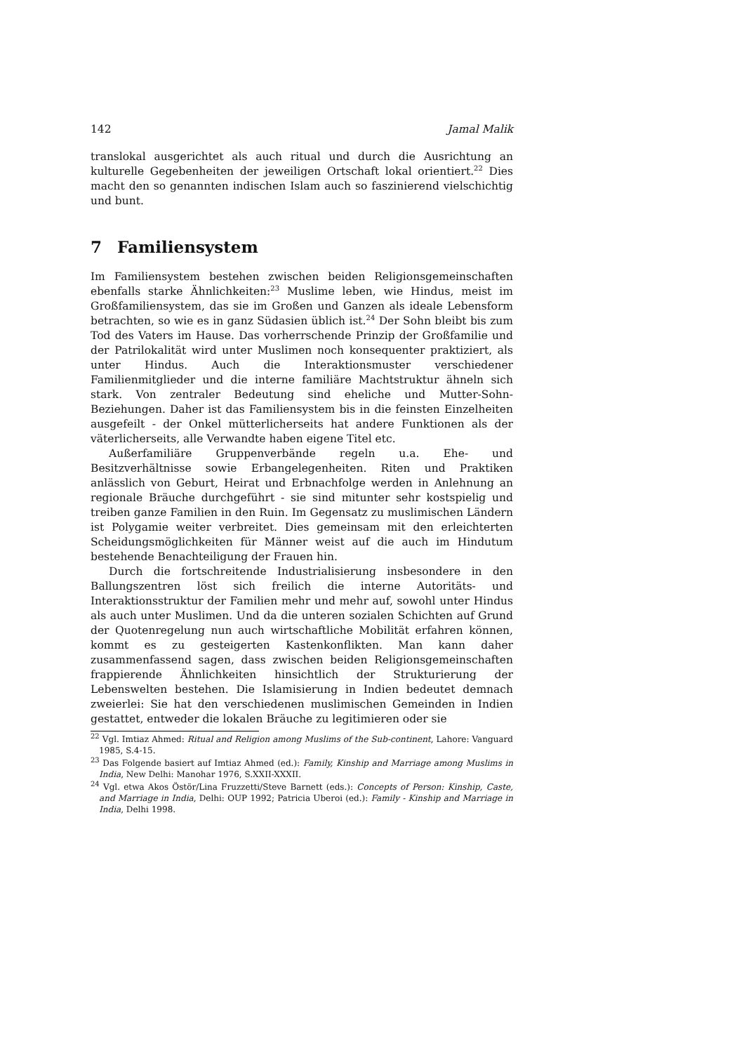142 Jamal Malik
translokal ausgerichtet als auch ritual und durch die Ausrichtung an kulturelle Gegebenheiten der jeweiligen Ortschaft lokal orientiert.<sup>22</sup> Dies macht den so genannten indischen Islam auch so faszinierend vielschichtig und bunt.
7 Familiensystem
Im Familiensystem bestehen zwischen beiden Religionsgemeinschaften ebenfalls starke Ähnlichkeiten:<sup>23</sup> Muslime leben, wie Hindus, meist im Großfamiliensystem, das sie im Großen und Ganzen als ideale Lebensform betrachten, so wie es in ganz Südasien üblich ist.<sup>24</sup> Der Sohn bleibt bis zum Tod des Vaters im Hause. Das vorherrschende Prinzip der Großfamilie und der Patrilokalität wird unter Muslimen noch konsequenter praktiziert, als unter Hindus. Auch die Interaktionsmuster verschiedener Familienmitglieder und die interne familiäre Machtstruktur ähneln sich stark. Von zentraler Bedeutung sind eheliche und Mutter-Sohn-Beziehungen. Daher ist das Familiensystem bis in die feinsten Einzelheiten ausgefeilt - der Onkel mütterlicherseits hat andere Funktionen als der väterlicherseits, alle Verwandte haben eigene Titel etc.
Außerfamiliäre Gruppenverbände regeln u.a. Ehe- und Besitzverhältnisse sowie Erbangelegenheiten. Riten und Praktiken anlässlich von Geburt, Heirat und Erbnachfolge werden in Anlehnung an regionale Bräuche durchgeführt - sie sind mitunter sehr kostspielig und treiben ganze Familien in den Ruin. Im Gegensatz zu muslimischen Ländern ist Polygamie weiter verbreitet. Dies gemeinsam mit den erleichterten Scheidungsmöglichkeiten für Männer weist auf die auch im Hindutum bestehende Benachteiligung der Frauen hin.
Durch die fortschreitende Industrialisierung insbesondere in den Ballungszentren löst sich freilich die interne Autoritäts- und Interaktionsstruktur der Familien mehr und mehr auf, sowohl unter Hindus als auch unter Muslimen. Und da die unteren sozialen Schichten auf Grund der Quotenregelung nun auch wirtschaftliche Mobilität erfahren können, kommt es zu gesteigerten Kastenkonflikten. Man kann daher zusammenfassend sagen, dass zwischen beiden Religionsgemeinschaften frappierende Ähnlichkeiten hinsichtlich der Strukturierung der Lebenswelten bestehen. Die Islamisierung in Indien bedeutet demnach zweierlei: Sie hat den verschiedenen muslimischen Gemeinden in Indien gestattet, entweder die lokalen Bräuche zu legitimieren oder sie
<sup>22</sup> Vgl. Imtiaz Ahmed: Ritual and Religion among Muslims of the Sub-continent, Lahore: Vanguard 1985, S.4-15.
<sup>23</sup> Das Folgende basiert auf Imtiaz Ahmed (ed.): Family, Kinship and Marriage among Muslims in India, New Delhi: Manohar 1976, S.XXII-XXXII.
<sup>24</sup> Vgl. etwa Akos Östör/Lina Fruzzetti/Steve Barnett (eds.): Concepts of Person: Kinship, Caste, and Marriage in India, Delhi: OUP 1992; Patricia Uberoi (ed.): Family - Kinship and Marriage in India, Delhi 1998.